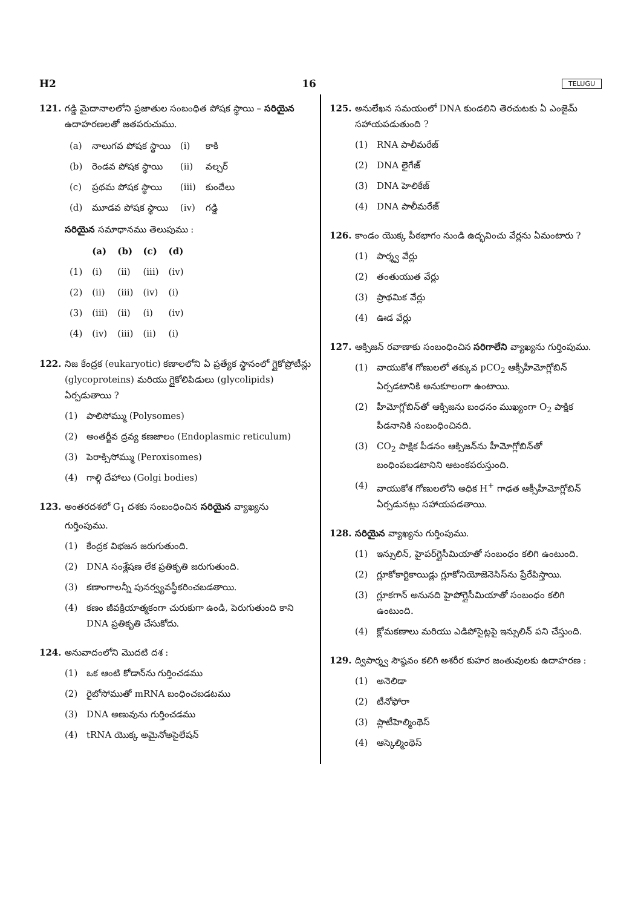H2 16 TELUGU
121. గడ్డి మైదానాలలోని ప్రజాతుల సంబంధిత పోషక స్థాయి – సరియైన ఉదాహరణలతో జతపరుచుము.
| (a) | నాలుగవ పోషక స్థాయి | (i) | కాకి |
| (b) | రెండవ పోషక స్థాయి | (ii) | వల్చర్ |
| (c) | ప్రథమ పోషక స్థాయి | (iii) | కుందేలు |
| (d) | మూడవ పోషక స్థాయి | (iv) | గడ్డి |
సరియైన సమాధానము తెలుపుము :
| | (a) | (b) | (c) | (d) |
| --- | --- | --- | --- | --- |
| (1) | (i) | (ii) | (iii) | (iv) |
| (2) | (ii) | (iii) | (iv) | (i) |
| (3) | (iii) | (ii) | (i) | (iv) |
| (4) | (iv) | (iii) | (ii) | (i) |
122. నిజ కేంద్రక (eukaryotic) కణాలలోని ఏ ప్రత్యేక స్థానంలో గ్లైకోప్రోటీన్లు (glycoproteins) మరియు గ్లైకోలిపిడులు (glycolipids) ఏర్పడుతాయి ?
(1) పాలిసోమ్ము (Polysomes)
(2) అంతర్జీవ ద్రవ్య కణజాలం (Endoplasmic reticulum)
(3) పెరాక్సిసోమ్ము (Peroxisomes)
(4) గాల్గి దేహాలు (Golgi bodies)
123. అంతరదశలో G<sub>1</sub> దశకు సంబంధించిన సరియైన వ్యాఖ్యను గుర్తింపుము.
(1) కేంద్రక విభజన జరుగుతుంది.
(2) DNA సంశ్లేషణ లేక ప్రతికృతి జరుగుతుంది.
(3) కణాంగాలన్నీ పునర్వ్యవస్థీకరించబడతాయి.
(4) కణం జీవక్రియాత్మకంగా చురుకుగా ఉండి, పెరుగుతుంది కాని DNA ప్రతికృతి చేసుకోదు.
124. అనువాదంలోని మొదటి దశ :
(1) ఒక ఆంటి కోడాన్‌ను గుర్తించడము
(2) రైబోసోముతో mRNA బంధించబడటము
(3) DNA అణువును గుర్తించడము
(4) tRNA యొక్క అమైనోఅసైలేషన్
125. అనులేఖన సమయంలో DNA కుండలిని తెరచుటకు ఏ ఎంజైమ్ సహాయపడుతుంది ?
(1) RNA పాలీమరేజ్
(2) DNA లైగేజ్
(3) DNA హెలికేజ్
(4) DNA పాలీమరేజ్
126. కాండం యొక్క పీఠభాగం నుండి ఉద్భవించు వేర్లను ఏమంటారు ?
(1) పార్శ్వ వేర్లు
(2) తంతుయుత వేర్లు
(3) ప్రాథమిక వేర్లు
(4) ఊడ వేర్లు
127. ఆక్సిజన్ రవాణాకు సంబంధించిన సరిగాలేని వ్యాఖ్యను గుర్తింపుము.
(1) వాయుకోశ గోణులలో తక్కువ pCO<sub>2</sub> ఆక్సీహీమోగ్లోబిన్ ఏర్పడటానికి అనుకూలంగా ఉంటాయి.
(2) హీమోగ్లోబిన్‌తో ఆక్సిజను బంధనం ముఖ్యంగా O<sub>2</sub> పాక్షిక పీడనానికి సంబంధించినది.
(3) CO<sub>2</sub> పాక్షిక పీడనం ఆక్సిజన్‌ను హీమోగ్లోబిన్‌తో బంధింపబడటానిని ఆటంకపరుస్తుంది.
(4) వాయుకోశ గోణులలోని అధిక H<sup>+</sup> గాఢత ఆక్సీహీమోగ్లోబిన్ ఏర్పడునట్లు సహాయపడతాయి.
128. సరియైన వ్యాఖ్యను గుర్తింపుము.
(1) ఇన్సులిన్, హైపర్‌గ్లైసీమియాతో సంబంధం కలిగి ఉంటుంది.
(2) గ్లూకోకార్టికాయిడ్లు గ్లూకోనియోజెనెసిస్‌ను ప్రేరేపిస్తాయి.
(3) గ్లూకగాన్ అనునది హైపోగ్లైసీమియాతో సంబంధం కలిగి ఉంటుంది.
(4) క్లోమకణాలు మరియు ఎడిపోసైట్లపై ఇన్సులిన్ పని చేస్తుంది.
129. ద్విపార్శ్వ సౌష్ఠవం కలిగి అశరీర కుహర జంతువులకు ఉదాహరణ :
(1) అనెలిడా
(2) టీనోఫోరా
(3) ప్లాటీహెల్మింథెస్
(4) ఆస్కెల్మింథెస్